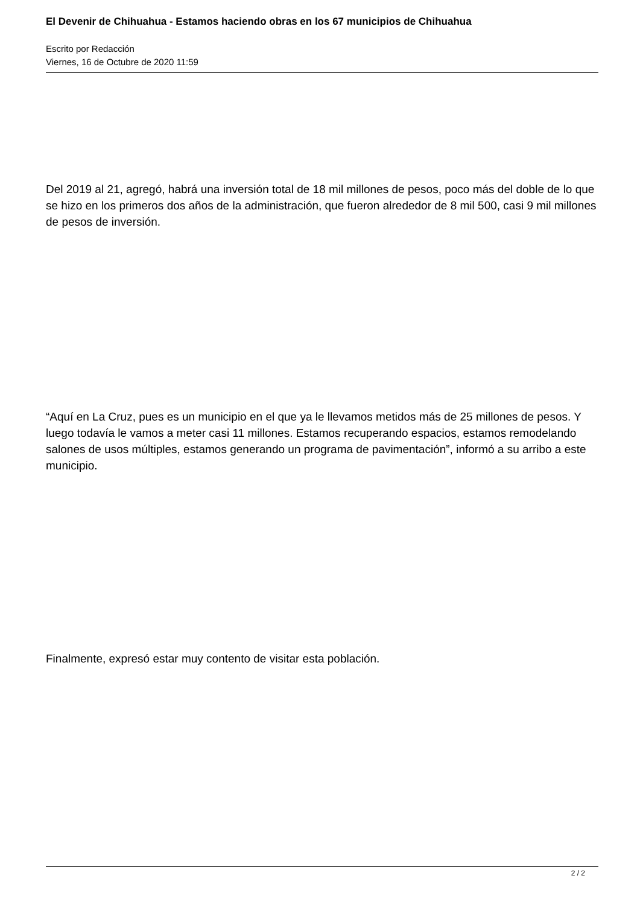El Devenir de Chihuahua - Estamos haciendo obras en los 67 municipios de Chihuahua
Escrito por Redacción
Viernes, 16 de Octubre de 2020 11:59
Del 2019 al 21, agregó, habrá una inversión total de 18 mil millones de pesos, poco más del doble de lo que se hizo en los primeros dos años de la administración, que fueron alrededor de 8 mil 500, casi 9 mil millones de pesos de inversión.
“Aquí en La Cruz, pues es un municipio en el que ya le llevamos metidos más de 25 millones de pesos. Y luego todavía le vamos a meter casi 11 millones. Estamos recuperando espacios, estamos remodelando salones de usos múltiples, estamos generando un programa de pavimentación”, informó a su arribo a este municipio.
Finalmente, expresó estar muy contento de visitar esta población.
2 / 2